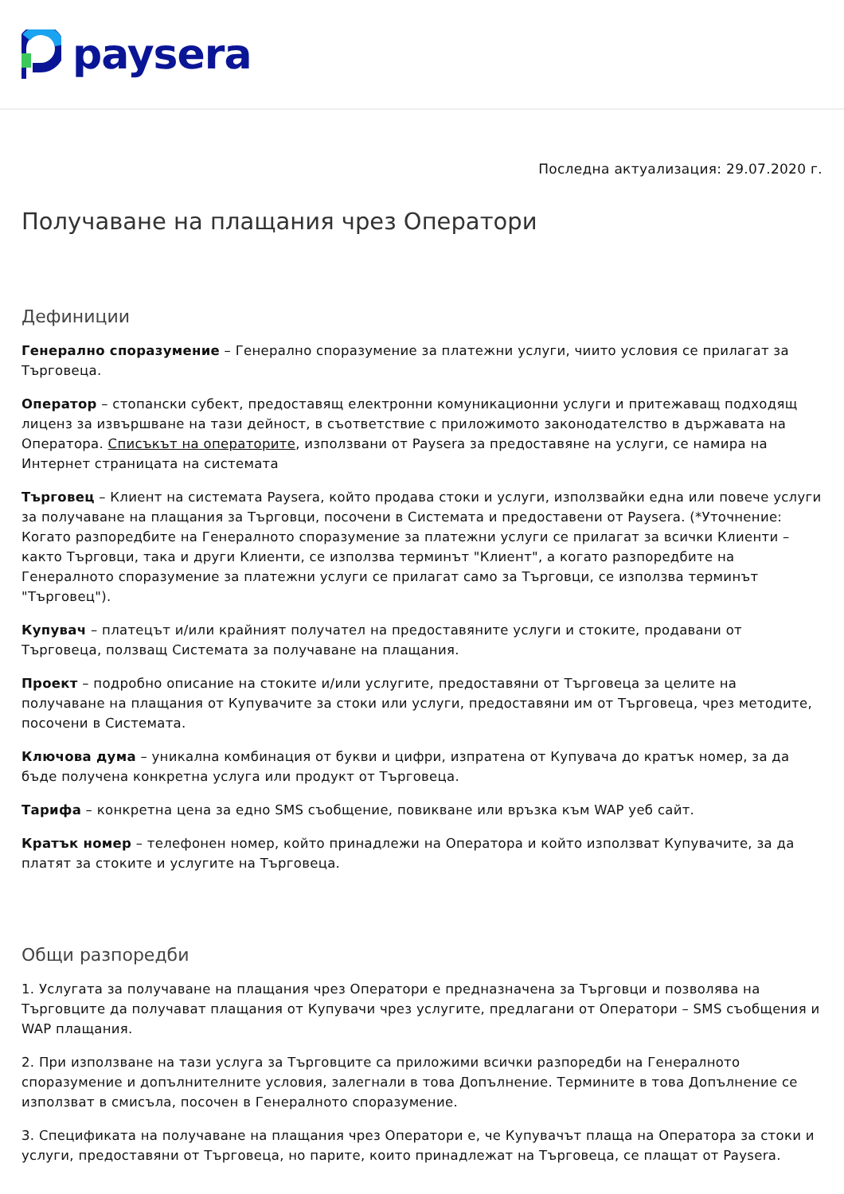paysera
Последна актуализация: 29.07.2020 г.
Получаване на плащания чрез Оператори
Дефиниции
Генерално споразумение – Генерално споразумение за платежни услуги, чиито условия се прилагат за Търговеца.
Оператор – стопански субект, предоставящ електронни комуникационни услуги и притежаващ подходящ лиценз за извършване на тази дейност, в съответствие с приложимото законодателство в държавата на Оператора. Списъкът на операторите, използвани от Paysera за предоставяне на услуги, се намира на Интернет страницата на системата
Търговец – Клиент на системата Paysera, който продава стоки и услуги, използвайки една или повече услуги за получаване на плащания за Търговци, посочени в Системата и предоставени от Paysera. (*Уточнение: Когато разпоредбите на Генералното споразумение за платежни услуги се прилагат за всички Клиенти – както Търговци, така и други Клиенти, се използва терминът "Клиент", а когато разпоредбите на Генералното споразумение за платежни услуги се прилагат само за Търговци, се използва терминът "Търговец").
Купувач – платецът и/или крайният получател на предоставяните услуги и стоките, продавани от Търговеца, ползващ Системата за получаване на плащания.
Проект – подробно описание на стоките и/или услугите, предоставяни от Търговеца за целите на получаване на плащания от Купувачите за стоки или услуги, предоставяни им от Търговеца, чрез методите, посочени в Системата.
Ключова дума – уникална комбинация от букви и цифри, изпратена от Купувача до кратък номер, за да бъде получена конкретна услуга или продукт от Търговеца.
Тарифа – конкретна цена за едно SMS съобщение, повикване или връзка към WAP уеб сайт.
Кратък номер – телефонен номер, който принадлежи на Оператора и който използват Купувачите, за да платят за стоките и услугите на Търговеца.
Общи разпоредби
1. Услугата за получаване на плащания чрез Оператори е предназначена за Търговци и позволява на Търговците да получават плащания от Купувачи чрез услугите, предлагани от Оператори – SMS съобщения и WAP плащания.
2. При използване на тази услуга за Търговците са приложими всички разпоредби на Генералното споразумение и допълнителните условия, залегнали в това Допълнение. Термините в това Допълнение се използват в смисъла, посочен в Генералното споразумение.
3. Спецификата на получаване на плащания чрез Оператори е, че Купувачът плаща на Оператора за стоки и услуги, предоставяни от Търговеца, но парите, които принадлежат на Търговеца, се плащат от Paysera.